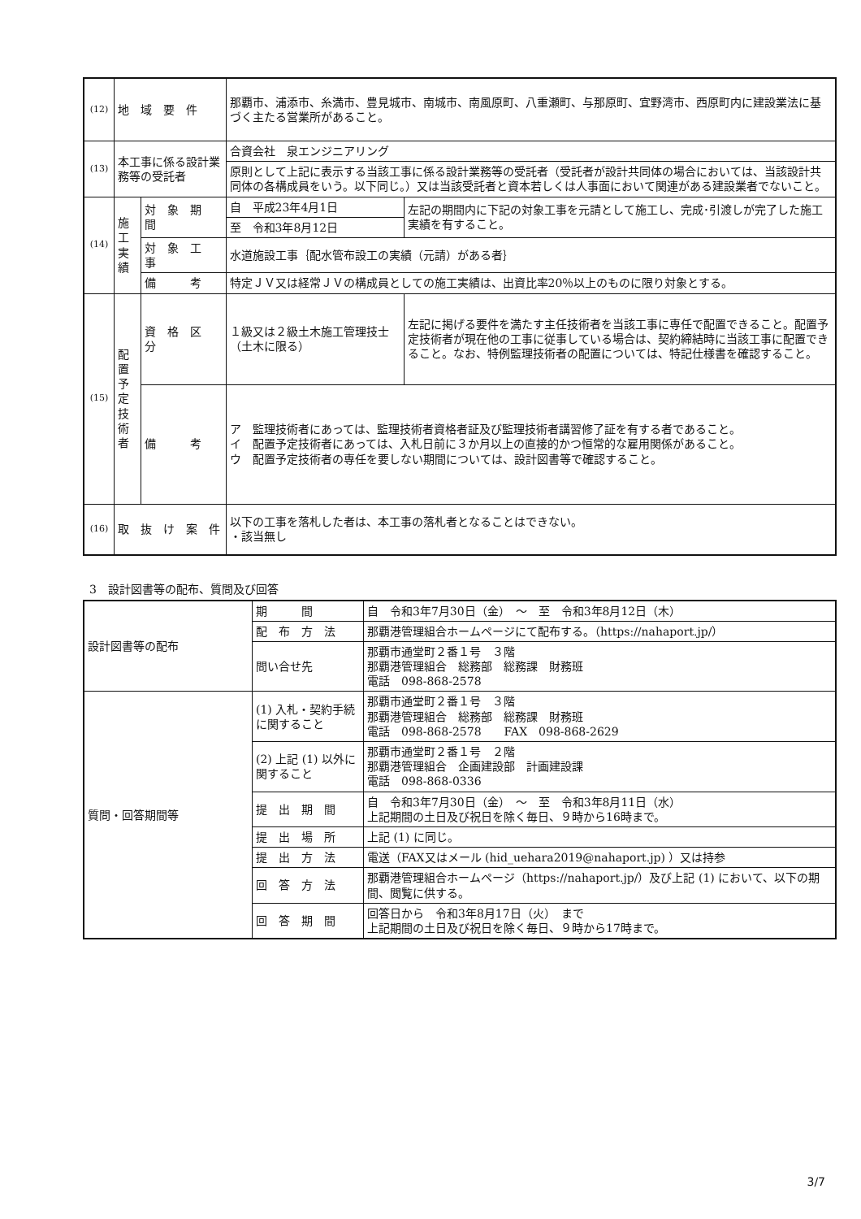| (12) | 地 域 要 件 | | 那覇市、浦添市、糸満市、豊見城市、南城市、南風原町、八重瀬町、与那原町、宜野湾市、西原町内に建設業法に基づく主たる営業所があること。 | |
| (13) | 本工事に係る設計業務等の受託者 | | 合資会社 泉エンジニアリング | |
| | | | 原則として上記に表示する当該工事に係る設計業務等の受託者（受託者が設計共同体の場合においては、当該設計共同体の各構成員をいう。以下同じ。）又は当該受託者と資本若しくは人事面において関連がある建設業者でないこと。 | |
| (14) | 施工実績 | 対 象 期 間 | 自 平成23年4月1日 | 左記の期間内に下記の対象工事を元請として施工し、完成･引渡しが完了した施工実績を有すること。 |
| | | | 至 令和3年8月12日 | |
| | | 対 象 工 事 | 水道施設工事｛配水管布設工の実績（元請）がある者｝ | |
| | | 備 考 | 特定ＪＶ又は経常ＪＶの構成員としての施工実績は、出資比率20％以上のものに限り対象とする。 | |
| (15) | 配置予定技術者 | 資 格 区 分 | １級又は２級土木施工管理技士（土木に限る） | 左記に掲げる要件を満たす主任技術者を当該工事に専任で配置できること。配置予定技術者が現在他の工事に従事している場合は、契約締結時に当該工事に配置できること。なお、特例監理技術者の配置については、特記仕様書を確認すること。 |
| | | 備 考 | ア 監理技術者にあっては、監理技術者資格者証及び監理技術者講習修了証を有する者であること。 イ 配置予定技術者にあっては、入札日前に３か月以上の直接的かつ恒常的な雇用関係があること。 ウ 配置予定技術者の専任を要しない期間については、設計図書等で確認すること。 | |
| (16) | 取 抜 け 案 件 | | 以下の工事を落札した者は、本工事の落札者となることはできない。 ・該当無し | |
3　設計図書等の配布、質問及び回答
| 設計図書等の配布 | 期 間 | 自 令和3年7月30日（金） ～ 至 令和3年8月12日（木） |
| | 配 布 方 法 | 那覇港管理組合ホームページにて配布する。（https://nahaport.jp/） |
| | 問い合せ先 | 那覇市通堂町２番１号 ３階 那覇港管理組合 総務部 総務課 財務班 電話 098-868-2578 |
| 質問・回答期間等 | (1) 入札・契約手続に関すること | 那覇市通堂町２番１号 ３階 那覇港管理組合 総務部 総務課 財務班 電話 098-868-2578 FAX 098-868-2629 |
| | (2) 上記 (1) 以外に関すること | 那覇市通堂町２番１号 ２階 那覇港管理組合 企画建設部 計画建設課 電話 098-868-0336 |
| | 提 出 期 間 | 自 令和3年7月30日（金） ～ 至 令和3年8月11日（水） 上記期間の土日及び祝日を除く毎日、９時から16時まで。 |
| | 提 出 場 所 | 上記 (1) に同じ。 |
| | 提 出 方 法 | 電送（FAX又はメール (hid_uehara2019@nahaport.jp) ）又は持参 |
| | 回 答 方 法 | 那覇港管理組合ホームページ（https://nahaport.jp/）及び上記 (1) において、以下の期間、閲覧に供する。 |
| | 回 答 期 間 | 回答日から 令和3年8月17日（火） まで 上記期間の土日及び祝日を除く毎日、９時から17時まで。 |
3/7